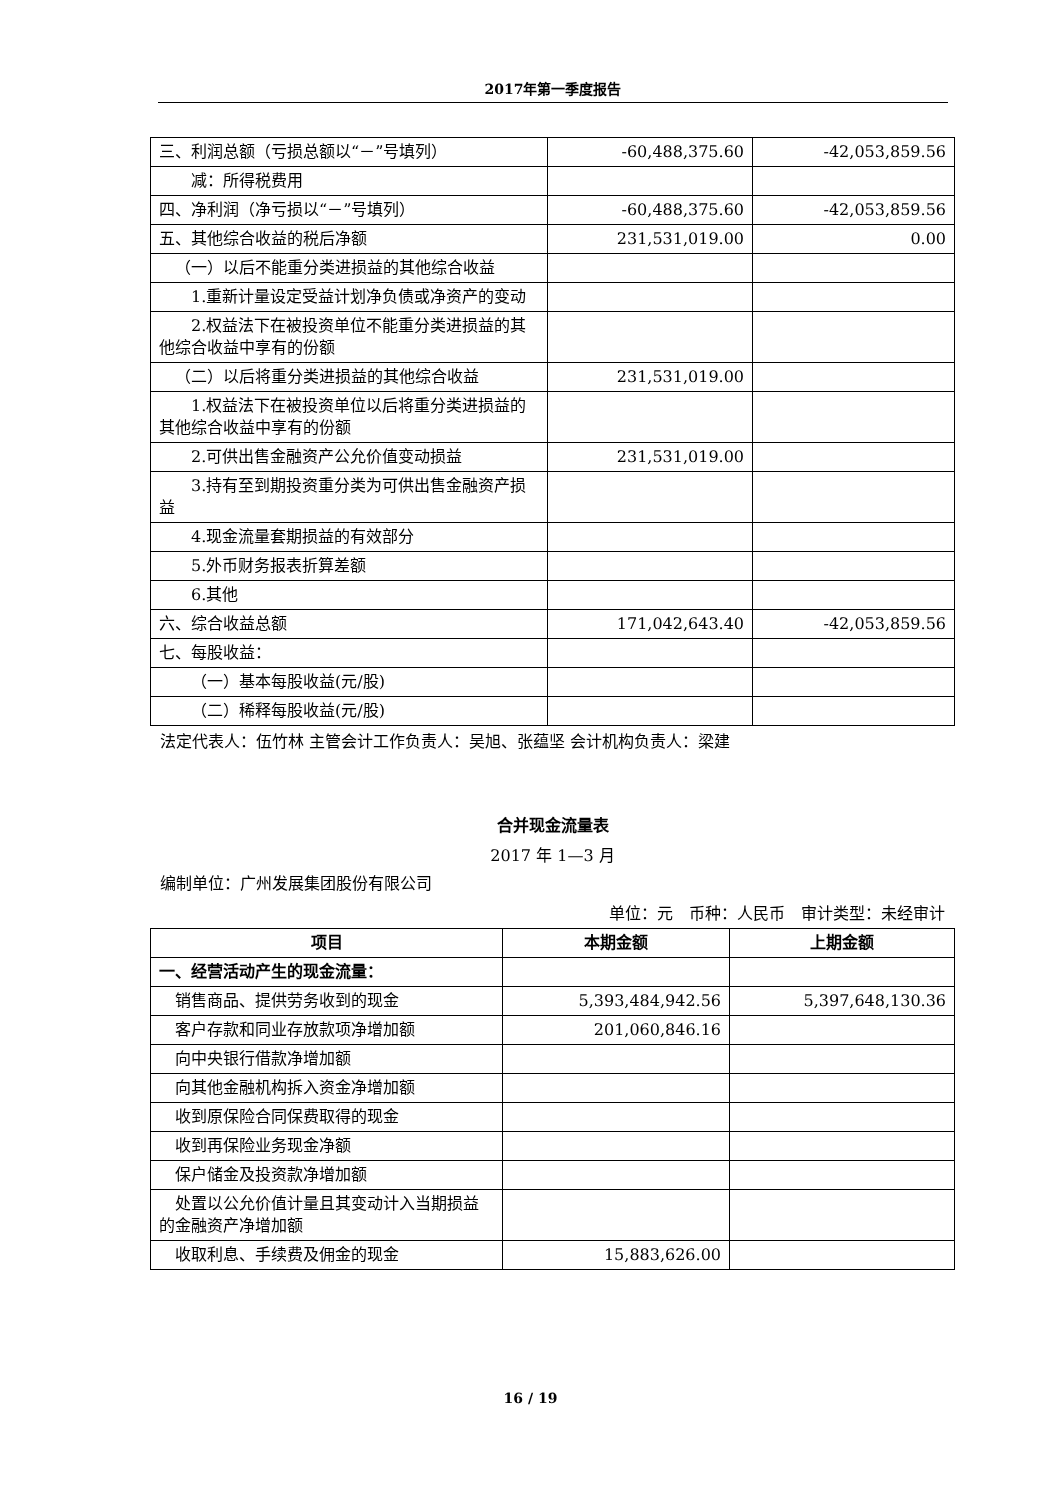2017年第一季度报告
| 三、利润总额（亏损总额以“－”号填列） | -60,488,375.60 | -42,053,859.56 |
| 减：所得税费用 | | |
| 四、净利润（净亏损以“－”号填列） | -60,488,375.60 | -42,053,859.56 |
| 五、其他综合收益的税后净额 | 231,531,019.00 | 0.00 |
| （一）以后不能重分类进损益的其他综合收益 | | |
| 1.重新计量设定受益计划净负债或净资产的变动 | | |
| 2.权益法下在被投资单位不能重分类进损益的其他综合收益中享有的份额 | | |
| （二）以后将重分类进损益的其他综合收益 | 231,531,019.00 | |
| 1.权益法下在被投资单位以后将重分类进损益的其他综合收益中享有的份额 | | |
| 2.可供出售金融资产公允价值变动损益 | 231,531,019.00 | |
| 3.持有至到期投资重分类为可供出售金融资产损益 | | |
| 4.现金流量套期损益的有效部分 | | |
| 5.外币财务报表折算差额 | | |
| 6.其他 | | |
| 六、综合收益总额 | 171,042,643.40 | -42,053,859.56 |
| 七、每股收益： | | |
| （一）基本每股收益(元/股) | | |
| （二）稀释每股收益(元/股) | | |
法定代表人：伍竹林 主管会计工作负责人：吴旭、张蕴坚 会计机构负责人：梁建
合并现金流量表
2017 年 1—3 月
编制单位：广州发展集团股份有限公司
单位：元 币种：人民币 审计类型：未经审计
| 项目 | 本期金额 | 上期金额 |
| --- | --- | --- |
| 一、经营活动产生的现金流量： | | |
| 销售商品、提供劳务收到的现金 | 5,393,484,942.56 | 5,397,648,130.36 |
| 客户存款和同业存放款项净增加额 | 201,060,846.16 | |
| 向中央银行借款净增加额 | | |
| 向其他金融机构拆入资金净增加额 | | |
| 收到原保险合同保费取得的现金 | | |
| 收到再保险业务现金净额 | | |
| 保户储金及投资款净增加额 | | |
| 处置以公允价值计量且其变动计入当期损益的金融资产净增加额 | | |
| 收取利息、手续费及佣金的现金 | 15,883,626.00 | |
16 / 19